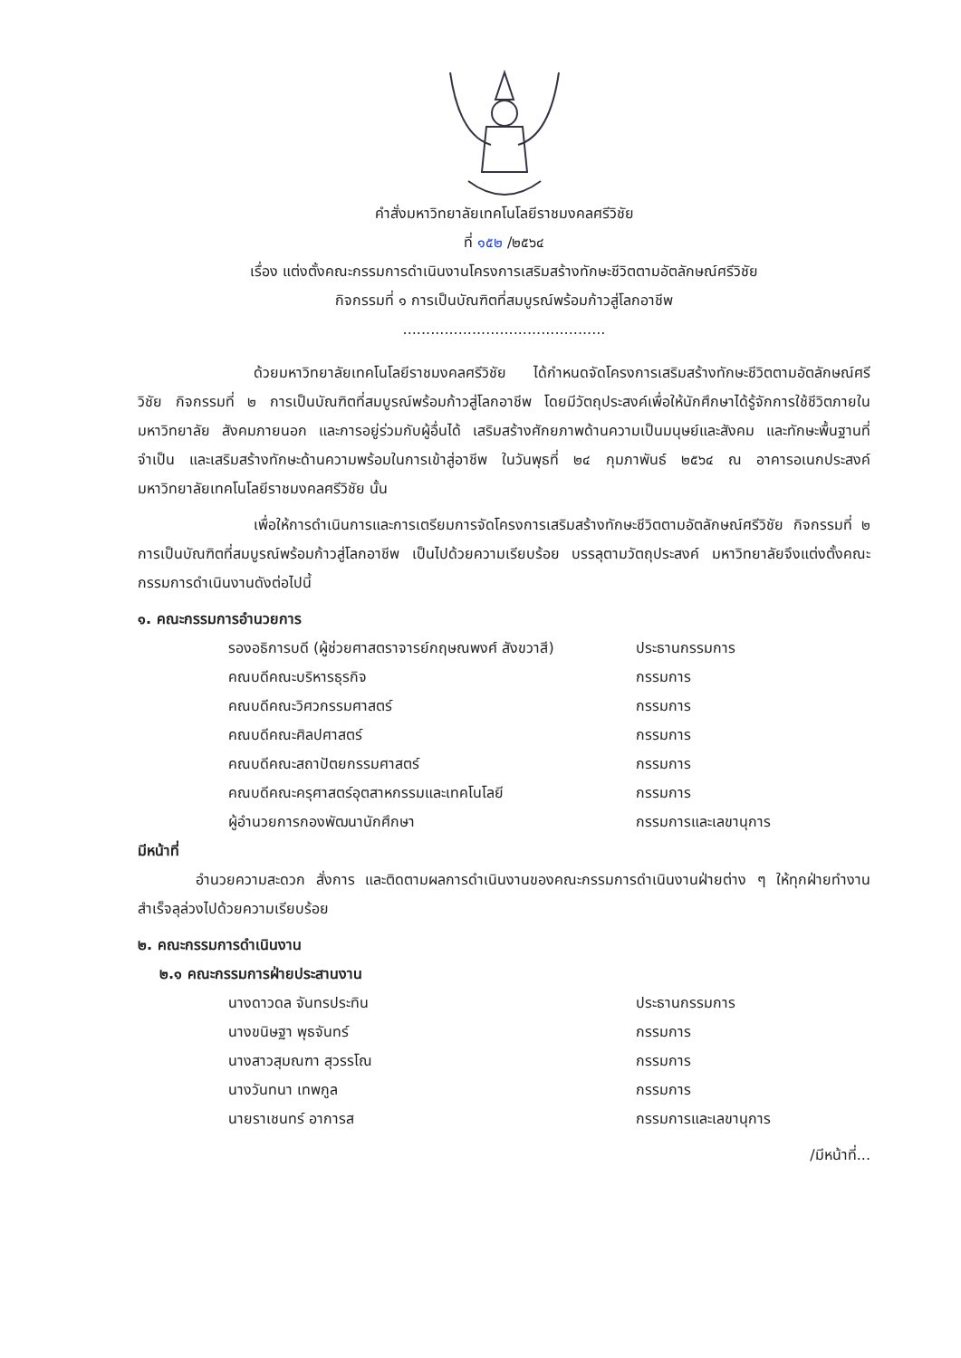คำสั่งมหาวิทยาลัยเทคโนโลยีราชมงคลศรีวิชัย
ที่ ๑๕๒ /๒๕๖๔
เรื่อง แต่งตั้งคณะกรรมการดำเนินงานโครงการเสริมสร้างทักษะชีวิตตามอัตลักษณ์ศรีวิชัย
กิจกรรมที่ ๑ การเป็นบัณฑิตที่สมบูรณ์พร้อมก้าวสู่โลกอาชีพ
............................................
ด้วยมหาวิทยาลัยเทคโนโลยีราชมงคลศรีวิชัย ได้กำหนดจัดโครงการเสริมสร้างทักษะชีวิตตามอัตลักษณ์ศรีวิชัย กิจกรรมที่ ๒ การเป็นบัณฑิตที่สมบูรณ์พร้อมก้าวสู่โลกอาชีพ โดยมีวัตถุประสงค์เพื่อให้นักศึกษาได้รู้จักการใช้ชีวิตภายในมหาวิทยาลัย สังคมภายนอก และการอยู่ร่วมกับผู้อื่นได้ เสริมสร้างศักยภาพด้านความเป็นมนุษย์และสังคม และทักษะพื้นฐานที่จำเป็น และเสริมสร้างทักษะด้านความพร้อมในการเข้าสู่อาชีพ ในวันพุธที่ ๒๔ กุมภาพันธ์ ๒๕๖๔ ณ อาคารอเนกประสงค์ มหาวิทยาลัยเทคโนโลยีราชมงคลศรีวิชัย นั้น
เพื่อให้การดำเนินการและการเตรียมการจัดโครงการเสริมสร้างทักษะชีวิตตามอัตลักษณ์ศรีวิชัย กิจกรรมที่ ๒ การเป็นบัณฑิตที่สมบูรณ์พร้อมก้าวสู่โลกอาชีพ เป็นไปด้วยความเรียบร้อย บรรลุตามวัตถุประสงค์ มหาวิทยาลัยจึงแต่งตั้งคณะกรรมการดำเนินงานดังต่อไปนี้
๑. คณะกรรมการอำนวยการ
| รองอธิการบดี (ผู้ช่วยศาสตราจารย์กฤษณพงศ์ สังขวาสี) | ประธานกรรมการ |
| คณบดีคณะบริหารธุรกิจ | กรรมการ |
| คณบดีคณะวิศวกรรมศาสตร์ | กรรมการ |
| คณบดีคณะศิลปศาสตร์ | กรรมการ |
| คณบดีคณะสถาปัตยกรรมศาสตร์ | กรรมการ |
| คณบดีคณะครุศาสตร์อุตสาหกรรมและเทคโนโลยี | กรรมการ |
| ผู้อำนวยการกองพัฒนานักศึกษา | กรรมการและเลขานุการ |
มีหน้าที่
อำนวยความสะดวก สั่งการ และติดตามผลการดำเนินงานของคณะกรรมการดำเนินงานฝ่ายต่าง ๆ ให้ทุกฝ่ายทำงานสำเร็จลุล่วงไปด้วยความเรียบร้อย
๒. คณะกรรมการดำเนินงาน
๒.๑ คณะกรรมการฝ่ายประสานงาน
| นางดาวดล จันทรประทิน | ประธานกรรมการ |
| นางขนิษฐา พุธจันทร์ | กรรมการ |
| นางสาวสุมณฑา สุวรรโณ | กรรมการ |
| นางวันทนา เทพกูล | กรรมการ |
| นายราเชนทร์ อาการส | กรรมการและเลขานุการ |
/มีหน้าที่...